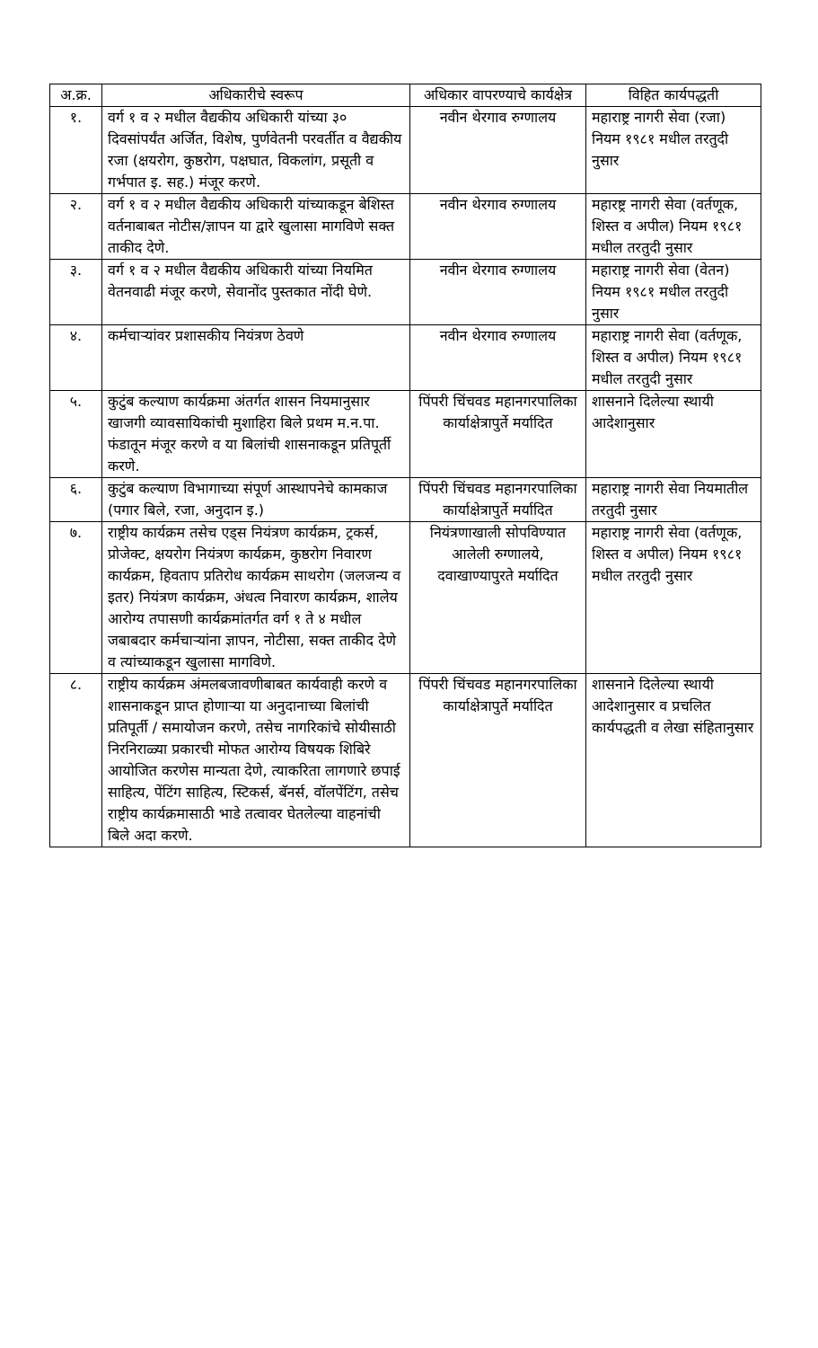| अ.क्र. | अधिकारीचे स्वरूप | अधिकार वापरण्याचे कार्यक्षेत्र | विहित कार्यपद्धती |
| --- | --- | --- | --- |
| १. | वर्ग १ व २ मधील वैद्यकीय अधिकारी यांच्या ३० दिवसांपर्यंत अर्जित, विशेष, पुर्णवेतनी परवर्तीत व वैद्यकीय रजा (क्षयरोग, कुष्ठरोग, पक्षघात, विकलांग, प्रसूती व गर्भपात इ. सह.) मंजूर करणे. | नवीन थेरगाव रुग्णालय | महाराष्ट्र नागरी सेवा (रजा) नियम १९८१ मधील तरतुदी नुसार |
| २. | वर्ग १ व २ मधील वैद्यकीय अधिकारी यांच्याकडून बेशिस्त वर्तनाबाबत नोटीस/ज्ञापन या द्वारे खुलासा मागविणे सक्त ताकीद देणे. | नवीन थेरगाव रुग्णालय | महारष्ट्र नागरी सेवा (वर्तणूक, शिस्त व अपील) नियम १९८१ मधील तरतुदी नुसार |
| ३. | वर्ग १ व २ मधील वैद्यकीय अधिकारी यांच्या नियमित वेतनवाढी मंजूर करणे, सेवानोंद पुस्तकात नोंदी घेणे. | नवीन थेरगाव रुग्णालय | महाराष्ट्र नागरी सेवा (वेतन) नियम १९८१ मधील तरतुदी नुसार |
| ४. | कर्मचाऱ्यांवर प्रशासकीय नियंत्रण ठेवणे | नवीन थेरगाव रुग्णालय | महाराष्ट्र नागरी सेवा (वर्तणूक, शिस्त व अपील) नियम १९८१ मधील तरतुदी नुसार |
| ५. | कुटुंब कल्याण कार्यक्रमा अंतर्गत शासन नियमानुसार खाजगी व्यावसायिकांची मुशाहिरा बिले प्रथम म.न.पा. फंडातून मंजूर करणे व या बिलांची शासनाकडून प्रतिपूर्ती करणे. | पिंपरी चिंचवड महानगरपालिका कार्याक्षेत्रापुर्ते मर्यादित | शासनाने दिलेल्या स्थायी आदेशानुसार |
| ६. | कुटुंब कल्याण विभागाच्या संपूर्ण आस्थापनेचे कामकाज (पगार बिले, रजा, अनुदान इ.) | पिंपरी चिंचवड महानगरपालिका कार्याक्षेत्रापुर्ते मर्यादित | महाराष्ट्र नागरी सेवा नियमातील तरतुदी नुसार |
| ७. | राष्ट्रीय कार्यक्रम तसेच एड्स नियंत्रण कार्यक्रम, ट्रकर्स, प्रोजेक्ट, क्षयरोग नियंत्रण कार्यक्रम, कुष्ठरोग निवारण कार्यक्रम, हिवताप प्रतिरोध कार्यक्रम साथरोग (जलजन्य व इतर) नियंत्रण कार्यक्रम, अंधत्व निवारण कार्यक्रम, शालेय आरोग्य तपासणी कार्यक्रमांतर्गत वर्ग १ ते ४ मधील जबाबदार कर्मचाऱ्यांना ज्ञापन, नोटीसा, सक्त ताकीद देणे व त्यांच्याकडून खुलासा मागविणे. | नियंत्रणाखाली सोपविण्यात आलेली रुग्णालये, दवाखाण्यापुरते मर्यादित | महाराष्ट्र नागरी सेवा (वर्तणूक, शिस्त व अपील) नियम १९८१ मधील तरतुदी नुसार |
| ८. | राष्ट्रीय कार्यक्रम अंमलबजावणीबाबत कार्यवाही करणे व शासनाकडून प्राप्त होणाऱ्या या अनुदानाच्या बिलांची प्रतिपूर्ती / समायोजन करणे, तसेच नागरिकांचे सोयीसाठी निरनिराळ्या प्रकारची मोफत आरोग्य विषयक शिबिरे आयोजित करणेस मान्यता देणे, त्याकरिता लागणारे छपाई साहित्य, पेंटिंग साहित्य, स्टिकर्स, बॅनर्स, वॉलपेंटिंग, तसेच राष्ट्रीय कार्यक्रमासाठी भाडे तत्वावर घेतलेल्या वाहनांची बिले अदा करणे. | पिंपरी चिंचवड महानगरपालिका कार्याक्षेत्रापुर्ते मर्यादित | शासनाने दिलेल्या स्थायी आदेशानुसार व प्रचलित कार्यपद्धती व लेखा संहितानुसार |